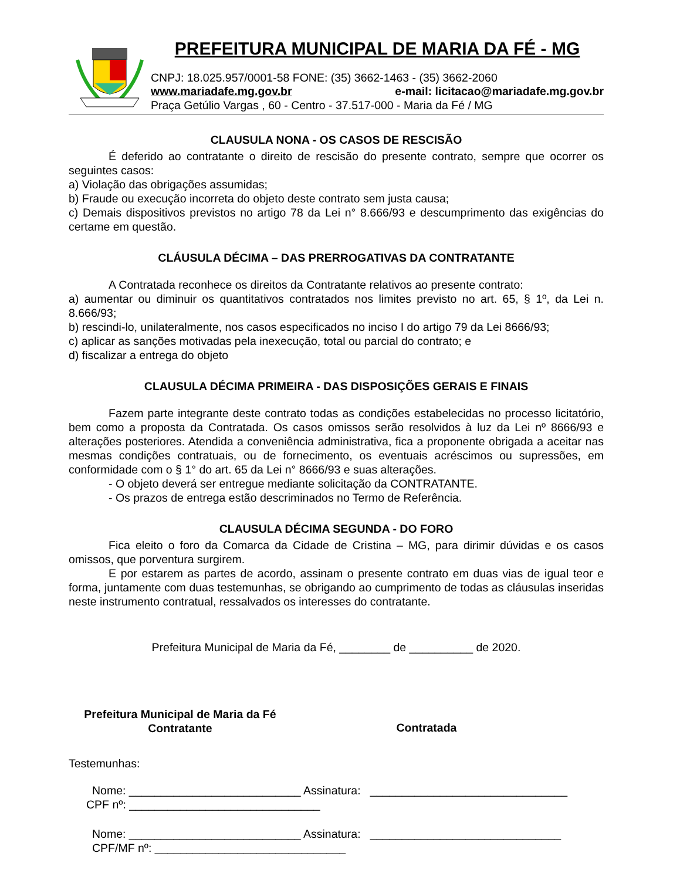PREFEITURA MUNICIPAL DE MARIA DA FÉ - MG
CNPJ: 18.025.957/0001-58 FONE: (35) 3662-1463 - (35) 3662-2060
www.mariadafe.mg.gov.br e-mail: licitacao@mariadafe.mg.gov.br
Praça Getúlio Vargas , 60 - Centro - 37.517-000 - Maria da Fé / MG
CLAUSULA NONA - OS CASOS DE RESCISÃO
É deferido ao contratante o direito de rescisão do presente contrato, sempre que ocorrer os seguintes casos:
a) Violação das obrigações assumidas;
b) Fraude ou execução incorreta do objeto deste contrato sem justa causa;
c) Demais dispositivos previstos no artigo 78 da Lei n° 8.666/93 e descumprimento das exigências do certame em questão.
CLÁUSULA DÉCIMA – DAS PRERROGATIVAS DA CONTRATANTE
A Contratada reconhece os direitos da Contratante relativos ao presente contrato:
a) aumentar ou diminuir os quantitativos contratados nos limites previsto no art. 65, § 1º, da Lei n. 8.666/93;
b) rescindi-lo, unilateralmente, nos casos especificados no inciso I do artigo 79 da Lei 8666/93;
c) aplicar as sanções motivadas pela inexecução, total ou parcial do contrato; e
d) fiscalizar a entrega do objeto
CLAUSULA DÉCIMA PRIMEIRA - DAS DISPOSIÇÕES GERAIS E FINAIS
Fazem parte integrante deste contrato todas as condições estabelecidas no processo licitatório, bem como a proposta da Contratada. Os casos omissos serão resolvidos à luz da Lei nº 8666/93 e alterações posteriores. Atendida a conveniência administrativa, fica a proponente obrigada a aceitar nas mesmas condições contratuais, ou de fornecimento, os eventuais acréscimos ou supressões, em conformidade com o § 1° do art. 65 da Lei n° 8666/93 e suas alterações.
- O objeto deverá ser entregue mediante solicitação da CONTRATANTE.
- Os prazos de entrega estão descriminados no Termo de Referência.
CLAUSULA DÉCIMA SEGUNDA - DO FORO
Fica eleito o foro da Comarca da Cidade de Cristina – MG, para dirimir dúvidas e os casos omissos, que porventura surgirem.
E por estarem as partes de acordo, assinam o presente contrato em duas vias de igual teor e forma, juntamente com duas testemunhas, se obrigando ao cumprimento de todas as cláusulas inseridas neste instrumento contratual, ressalvados os interesses do contratante.
Prefeitura Municipal de Maria da Fé, ________ de __________ de 2020.
Prefeitura Municipal de Maria da Fé
Contratante
Contratada
Testemunhas:
Nome: ___________________________ Assinatura: _______________________________
CPF nº: ______________________________
Nome: ___________________________ Assinatura: ______________________________
CPF/MF nº: ______________________________